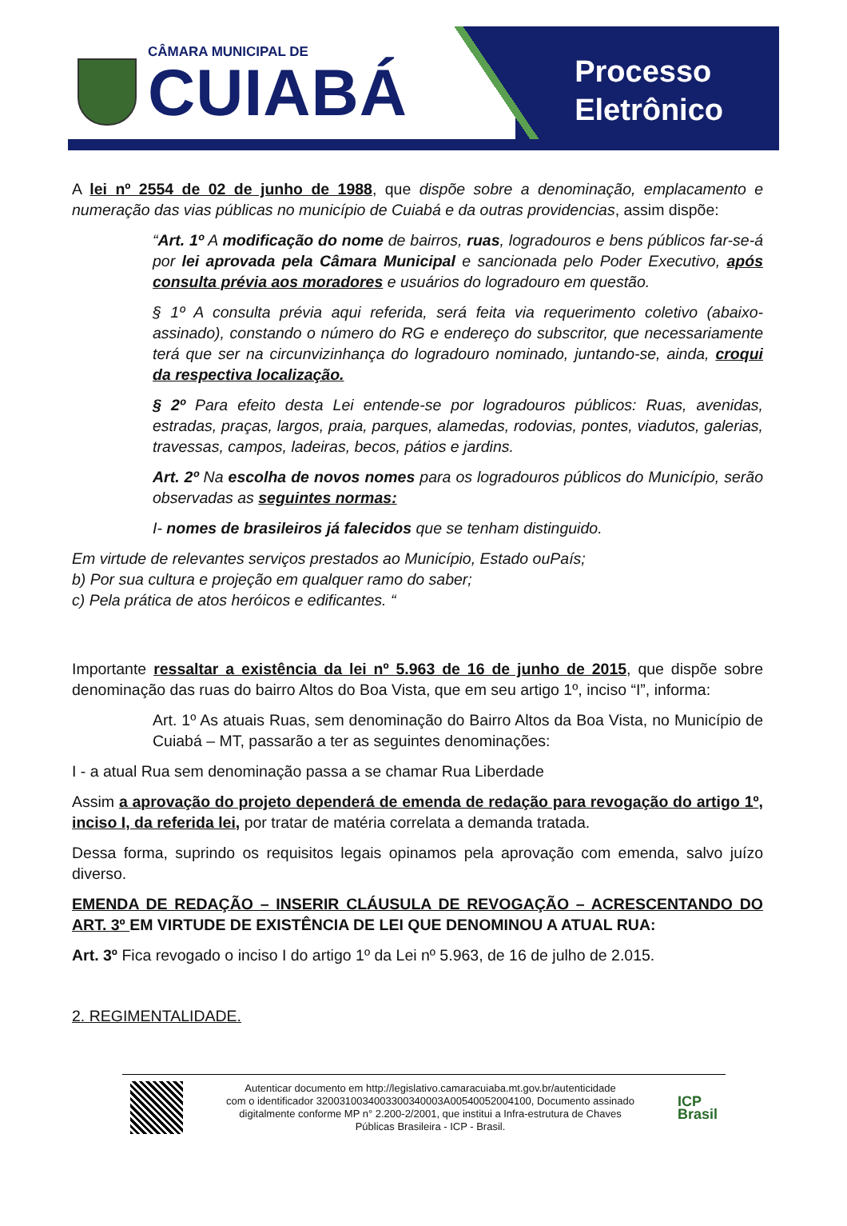CÂMARA MUNICIPAL DE
CUIABÁ
Processo
Eletrônico
A lei nº 2554 de 02 de junho de 1988, que dispõe sobre a denominação, emplacamento e numeração das vias públicas no município de Cuiabá e da outras providencias, assim dispõe:
“Art. 1º A modificação do nome de bairros, ruas, logradouros e bens públicos far-se-á por lei aprovada pela Câmara Municipal e sancionada pelo Poder Executivo, após consulta prévia aos moradores e usuários do logradouro em questão.
§ 1º A consulta prévia aqui referida, será feita via requerimento coletivo (abaixo-assinado), constando o número do RG e endereço do subscritor, que necessariamente terá que ser na circunvizinhança do logradouro nominado, juntando-se, ainda, croqui da respectiva localização.
§ 2º Para efeito desta Lei entende-se por logradouros públicos: Ruas, avenidas, estradas, praças, largos, praia, parques, alamedas, rodovias, pontes, viadutos, galerias, travessas, campos, ladeiras, becos, pátios e jardins.
Art. 2º Na escolha de novos nomes para os logradouros públicos do Município, serão observadas as seguintes normas:
I- nomes de brasileiros já falecidos que se tenham distinguido.
Em virtude de relevantes serviços prestados ao Município, Estado ouPaís;
b) Por sua cultura e projeção em qualquer ramo do saber;
c) Pela prática de atos heróicos e edificantes. “
Importante ressaltar a existência da lei nº 5.963 de 16 de junho de 2015, que dispõe sobre denominação das ruas do bairro Altos do Boa Vista, que em seu artigo 1º, inciso “I”, informa:
Art. 1º As atuais Ruas, sem denominação do Bairro Altos da Boa Vista, no Município de Cuiabá – MT, passarão a ter as seguintes denominações:
I - a atual Rua sem denominação passa a se chamar Rua Liberdade
Assim a aprovação do projeto dependerá de emenda de redação para revogação do artigo 1º, inciso I, da referida lei, por tratar de matéria correlata a demanda tratada.
Dessa forma, suprindo os requisitos legais opinamos pela aprovação com emenda, salvo juízo diverso.
EMENDA DE REDAÇÃO – INSERIR CLÁUSULA DE REVOGAÇÃO – ACRESCENTANDO DO ART. 3º EM VIRTUDE DE EXISTÊNCIA DE LEI QUE DENOMINOU A ATUAL RUA:
Art. 3º Fica revogado o inciso I do artigo 1º da Lei nº 5.963, de 16 de julho de 2.015.
2. REGIMENTALIDADE.
Autenticar documento em http://legislativo.camaracuiaba.mt.gov.br/autenticidade
com o identificador 3200310034003300340003A00540052004100, Documento assinado
digitalmente conforme MP n° 2.200-2/2001, que institui a Infra-estrutura de Chaves
Públicas Brasileira - ICP - Brasil.
ICP
Brasil